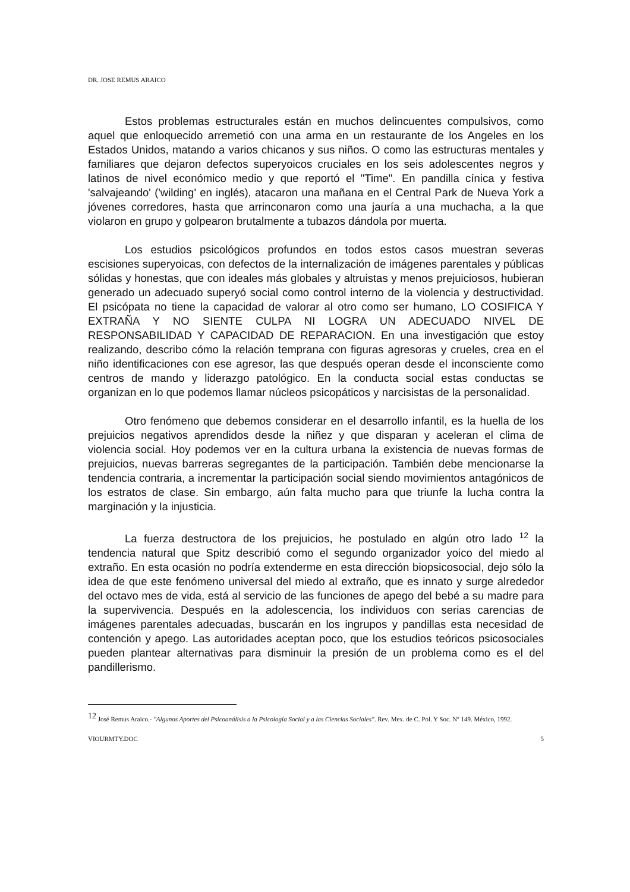DR. JOSE REMUS ARAICO
Estos problemas estructurales están en muchos delincuentes compulsivos, como aquel que enloquecido arremetió con una arma en un restaurante de los Angeles en los Estados Unidos, matando a varios chicanos y sus niños. O como las estructuras mentales y familiares que dejaron defectos superyoicos cruciales en los seis adolescentes negros y latinos de nivel económico medio y que reportó el "Time". En pandilla cínica y festiva 'salvajeando' ('wilding' en inglés), atacaron una mañana en el Central Park de Nueva York a jóvenes corredores, hasta que arrinconaron como una jauría a una muchacha, a la que violaron en grupo y golpearon brutalmente a tubazos dándola por muerta.
Los estudios psicológicos profundos en todos estos casos muestran severas escisiones superyoicas, con defectos de la internalización de imágenes parentales y públicas sólidas y honestas, que con ideales más globales y altruistas y menos prejuiciosos, hubieran generado un adecuado superyó social como control interno de la violencia y destructividad. El psicópata no tiene la capacidad de valorar al otro como ser humano, LO COSIFICA Y EXTRAÑA Y NO SIENTE CULPA NI LOGRA UN ADECUADO NIVEL DE RESPONSABILIDAD Y CAPACIDAD DE REPARACION. En una investigación que estoy realizando, describo cómo la relación temprana con figuras agresoras y crueles, crea en el niño identificaciones con ese agresor, las que después operan desde el inconsciente como centros de mando y liderazgo patológico. En la conducta social estas conductas se organizan en lo que podemos llamar núcleos psicopáticos y narcisistas de la personalidad.
Otro fenómeno que debemos considerar en el desarrollo infantil, es la huella de los prejuicios negativos aprendidos desde la niñez y que disparan y aceleran el clima de violencia social. Hoy podemos ver en la cultura urbana la existencia de nuevas formas de prejuicios, nuevas barreras segregantes de la participación. También debe mencionarse la tendencia contraria, a incrementar la participación social siendo movimientos antagónicos de los estratos de clase. Sin embargo, aún falta mucho para que triunfe la lucha contra la marginación y la injusticia.
La fuerza destructora de los prejuicios, he postulado en algún otro lado <sup>12</sup> la tendencia natural que Spitz describió como el segundo organizador yoico del miedo al extraño. En esta ocasión no podría extenderme en esta dirección biopsicosocial, dejo sólo la idea de que este fenómeno universal del miedo al extraño, que es innato y surge alrededor del octavo mes de vida, está al servicio de las funciones de apego del bebé a su madre para la supervivencia. Después en la adolescencia, los individuos con serias carencias de imágenes parentales adecuadas, buscarán en los ingrupos y pandillas esta necesidad de contención y apego. Las autoridades aceptan poco, que los estudios teóricos psicosociales pueden plantear alternativas para disminuir la presión de un problema como es el del pandillerismo.
<sup>12</sup> José Remus Araico.- "Algunos Aportes del Psicoanálisis a la Psicología Social y a las Ciencias Sociales". Rev. Mex. de C. Pol. Y Soc. Nº 149. México, 1992.
VIOURMTY.DOC 5